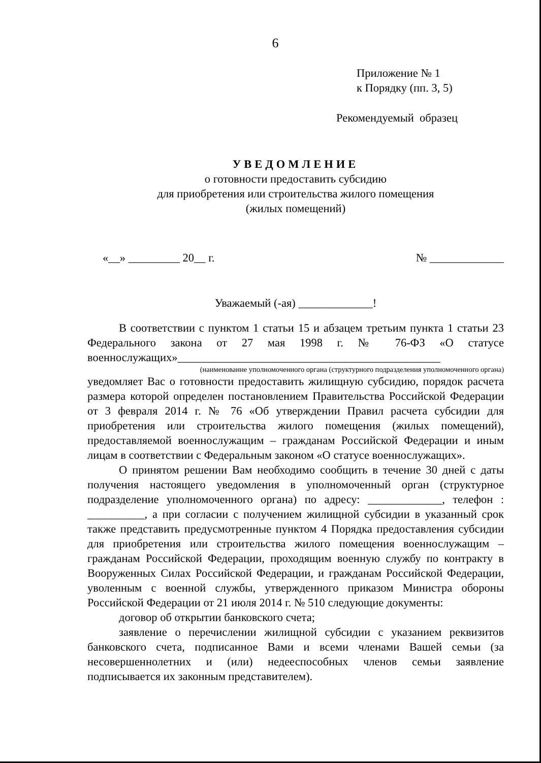6
Приложение № 1
к Порядку (пп. 3, 5)
Рекомендуемый образец
УВЕДОМЛЕНИЕ
о готовности предоставить субсидию
для приобретения или строительства жилого помещения
(жилых помещений)
«__» _________ 20__ г. № _____________
Уважаемый (-ая) _____________!
В соответствии с пунктом 1 статьи 15 и абзацем третьим пункта 1 статьи 23 Федерального закона от 27 мая 1998 г. № 76-ФЗ «О статусе военнослужащих»______________________________________________
(наименование уполномоченного органа (структурного подразделения уполномоченного органа)
уведомляет Вас о готовности предоставить жилищную субсидию, порядок расчета размера которой определен постановлением Правительства Российской Федерации от 3 февраля 2014 г. № 76 «Об утверждении Правил расчета субсидии для приобретения или строительства жилого помещения (жилых помещений), предоставляемой военнослужащим – гражданам Российской Федерации и иным лицам в соответствии с Федеральным законом «О статусе военнослужащих».
О принятом решении Вам необходимо сообщить в течение 30 дней с даты получения настоящего уведомления в уполномоченный орган (структурное подразделение уполномоченного органа) по адресу: _____________, телефон : __________, а при согласии с получением жилищной субсидии в указанный срок также представить предусмотренные пунктом 4 Порядка предоставления субсидии для приобретения или строительства жилого помещения военнослужащим – гражданам Российской Федерации, проходящим военную службу по контракту в Вооруженных Силах Российской Федерации, и гражданам Российской Федерации, уволенным с военной службы, утвержденного приказом Министра обороны Российской Федерации от 21 июля 2014 г. № 510 следующие документы:
договор об открытии банковского счета;
заявление о перечислении жилищной субсидии с указанием реквизитов банковского счета, подписанное Вами и всеми членами Вашей семьи (за несовершеннолетних и (или) недееспособных членов семьи заявление подписывается их законным представителем).